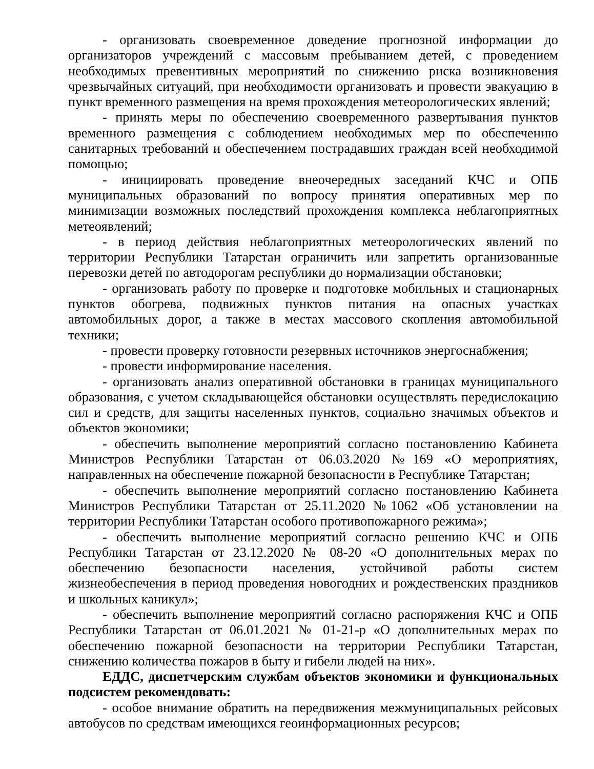- организовать своевременное доведение прогнозной информации до организаторов учреждений с массовым пребыванием детей, с проведением необходимых превентивных мероприятий по снижению риска возникновения чрезвычайных ситуаций, при необходимости организовать и провести эвакуацию в пункт временного размещения на время прохождения метеорологических явлений;
- принять меры по обеспечению своевременного развертывания пунктов временного размещения с соблюдением необходимых мер по обеспечению санитарных требований и обеспечением пострадавших граждан всей необходимой помощью;
- инициировать проведение внеочередных заседаний КЧС и ОПБ муниципальных образований по вопросу принятия оперативных мер по минимизации возможных последствий прохождения комплекса неблагоприятных метеоявлений;
- в период действия неблагоприятных метеорологических явлений по территории Республики Татарстан ограничить или запретить организованные перевозки детей по автодорогам республики до нормализации обстановки;
- организовать работу по проверке и подготовке мобильных и стационарных пунктов обогрева, подвижных пунктов питания на опасных участках автомобильных дорог, а также в местах массового скопления автомобильной техники;
- провести проверку готовности резервных источников энергоснабжения;
- провести информирование населения.
- организовать анализ оперативной обстановки в границах муниципального образования, с учетом складывающейся обстановки осуществлять передислокацию сил и средств, для защиты населенных пунктов, социально значимых объектов и объектов экономики;
- обеспечить выполнение мероприятий согласно постановлению Кабинета Министров Республики Татарстан от 06.03.2020 №169 «О мероприятиях, направленных на обеспечение пожарной безопасности в Республике Татарстан;
- обеспечить выполнение мероприятий согласно постановлению Кабинета Министров Республики Татарстан от 25.11.2020 №1062 «Об установлении на территории Республики Татарстан особого противопожарного режима»;
- обеспечить выполнение мероприятий согласно решению КЧС и ОПБ Республики Татарстан от 23.12.2020 № 08-20 «О дополнительных мерах по обеспечению безопасности населения, устойчивой работы систем жизнеобеспечения в период проведения новогодних и рождественских праздников и школьных каникул»;
- обеспечить выполнение мероприятий согласно распоряжения КЧС и ОПБ Республики Татарстан от 06.01.2021 № 01-21-р «О дополнительных мерах по обеспечению пожарной безопасности на территории Республики Татарстан, снижению количества пожаров в быту и гибели людей на них».
ЕДДС, диспетчерским службам объектов экономики и функциональных подсистем рекомендовать:
- особое внимание обратить на передвижения межмуниципальных рейсовых автобусов по средствам имеющихся геоинформационных ресурсов;